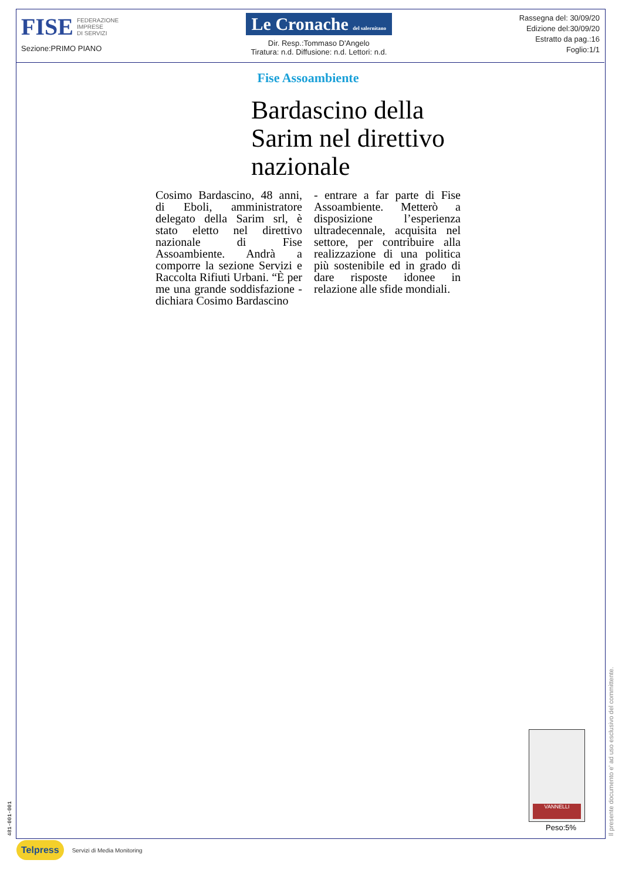FISE FEDERAZIONE
IMPRESE
DI SERVIZI
Sezione:PRIMO PIANO
Le Cronache del salernitano
Dir. Resp.:Tommaso D'Angelo
Tiratura: n.d. Diffusione: n.d. Lettori: n.d.
Rassegna del: 30/09/20
Edizione del:30/09/20
Estratto da pag.:16
Foglio:1/1
Fise Assoambiente
Bardascino della Sarim nel direttivo nazionale
Cosimo Bardascino, 48 anni, di Eboli, amministratore delegato della Sarim srl, è stato eletto nel direttivo nazionale di Fise Assoambiente. Andrà a comporre la sezione Servizi e Raccolta Rifiuti Urbani. “È per me una grande soddisfazione - dichiara Cosimo Bardascino
- entrare a far parte di Fise Assoambiente. Metterò a disposizione l’esperienza ultradecennale, acquisita nel settore, per contribuire alla realizzazione di una politica più sostenibile ed in grado di dare risposte idonee in relazione alle sfide mondiali.
VANNELLI
Peso:5%
Il presente documento e' ad uso esclusivo del committente.
481-001-001
Telpress Servizi di Media Monitoring